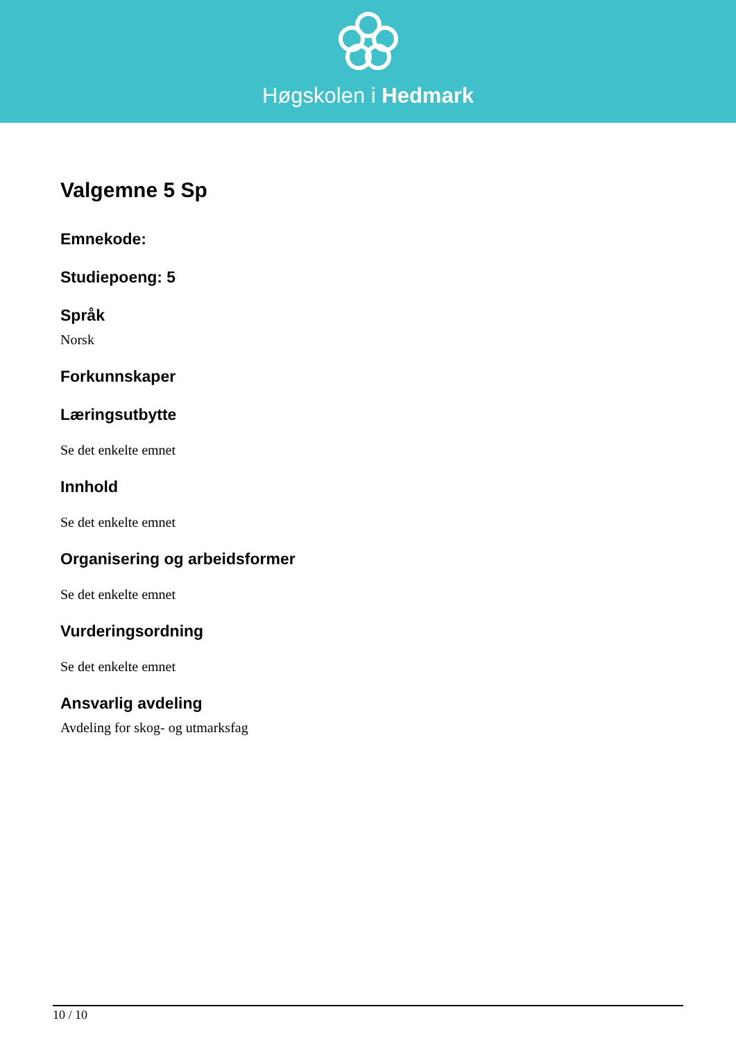Høgskolen i Hedmark
Valgemne 5 Sp
Emnekode:
Studiepoeng: 5
Språk
Norsk
Forkunnskaper
Læringsutbytte
Se det enkelte emnet
Innhold
Se det enkelte emnet
Organisering og arbeidsformer
Se det enkelte emnet
Vurderingsordning
Se det enkelte emnet
Ansvarlig avdeling
Avdeling for skog- og utmarksfag
10 / 10